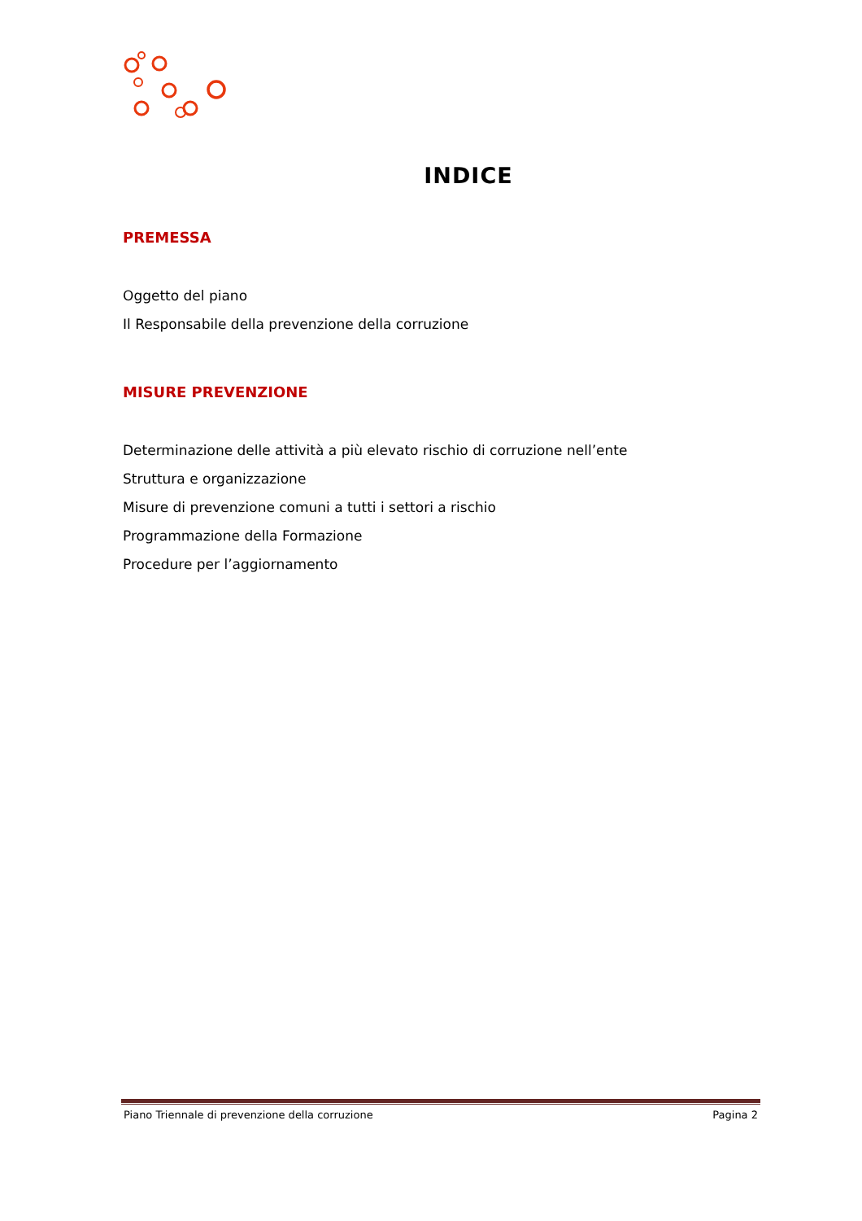INDICE
PREMESSA
Oggetto del piano
Il Responsabile della prevenzione della corruzione
MISURE PREVENZIONE
Determinazione delle attività a più elevato rischio di corruzione nell’ente
Struttura e organizzazione
Misure di prevenzione comuni a tutti i settori a rischio
Programmazione della Formazione
Procedure per l’aggiornamento
Piano Triennale di prevenzione della corruzione Pagina 2